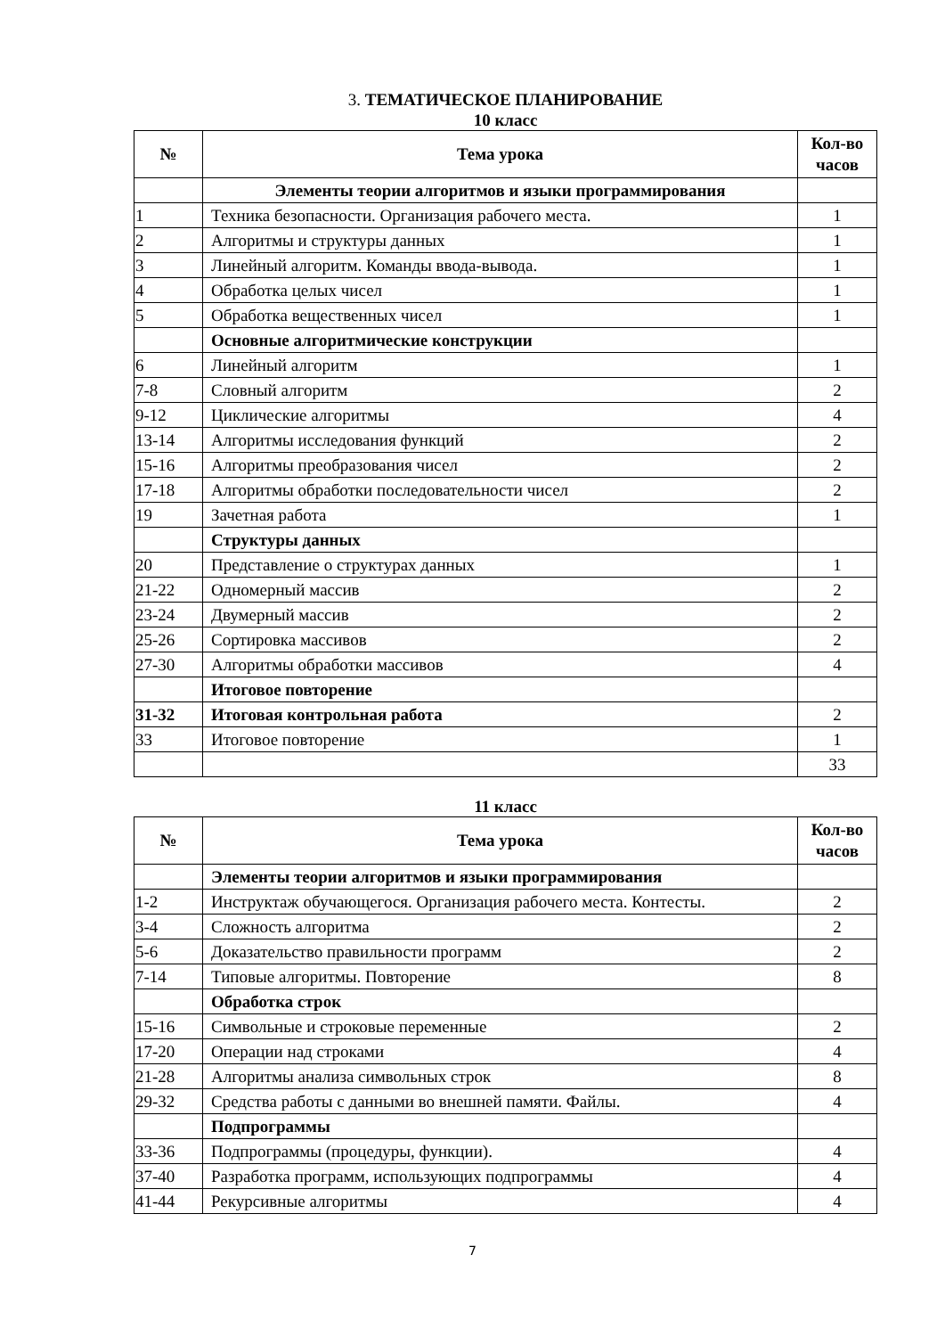3. ТЕМАТИЧЕСКОЕ ПЛАНИРОВАНИЕ
10 класс
| № | Тема урока | Кол-во часов |
| --- | --- | --- |
| | Элементы теории алгоритмов и языки программирования | |
| 1 | Техника безопасности. Организация рабочего места. | 1 |
| 2 | Алгоритмы и структуры данных | 1 |
| 3 | Линейный алгоритм. Команды ввода-вывода. | 1 |
| 4 | Обработка целых чисел | 1 |
| 5 | Обработка вещественных чисел | 1 |
| | Основные алгоритмические конструкции | |
| 6 | Линейный алгоритм | 1 |
| 7-8 | Словный алгоритм | 2 |
| 9-12 | Циклические алгоритмы | 4 |
| 13-14 | Алгоритмы исследования функций | 2 |
| 15-16 | Алгоритмы преобразования чисел | 2 |
| 17-18 | Алгоритмы обработки последовательности чисел | 2 |
| 19 | Зачетная работа | 1 |
| | Структуры данных | |
| 20 | Представление о структурах данных | 1 |
| 21-22 | Одномерный массив | 2 |
| 23-24 | Двумерный массив | 2 |
| 25-26 | Сортировка массивов | 2 |
| 27-30 | Алгоритмы обработки массивов | 4 |
| | Итоговое повторение | |
| 31-32 | Итоговая контрольная работа | 2 |
| 33 | Итоговое повторение | 1 |
| | | 33 |
11 класс
| № | Тема урока | Кол-во часов |
| --- | --- | --- |
| | Элементы теории алгоритмов и языки программирования | |
| 1-2 | Инструктаж обучающегося. Организация рабочего места. Контесты. | 2 |
| 3-4 | Сложность алгоритма | 2 |
| 5-6 | Доказательство правильности программ | 2 |
| 7-14 | Типовые алгоритмы. Повторение | 8 |
| | Обработка строк | |
| 15-16 | Символьные и строковые переменные | 2 |
| 17-20 | Операции над строками | 4 |
| 21-28 | Алгоритмы анализа символьных строк | 8 |
| 29-32 | Средства работы с данными во внешней памяти. Файлы. | 4 |
| | Подпрограммы | |
| 33-36 | Подпрограммы (процедуры, функции). | 4 |
| 37-40 | Разработка программ, использующих подпрограммы | 4 |
| 41-44 | Рекурсивные алгоритмы | 4 |
7